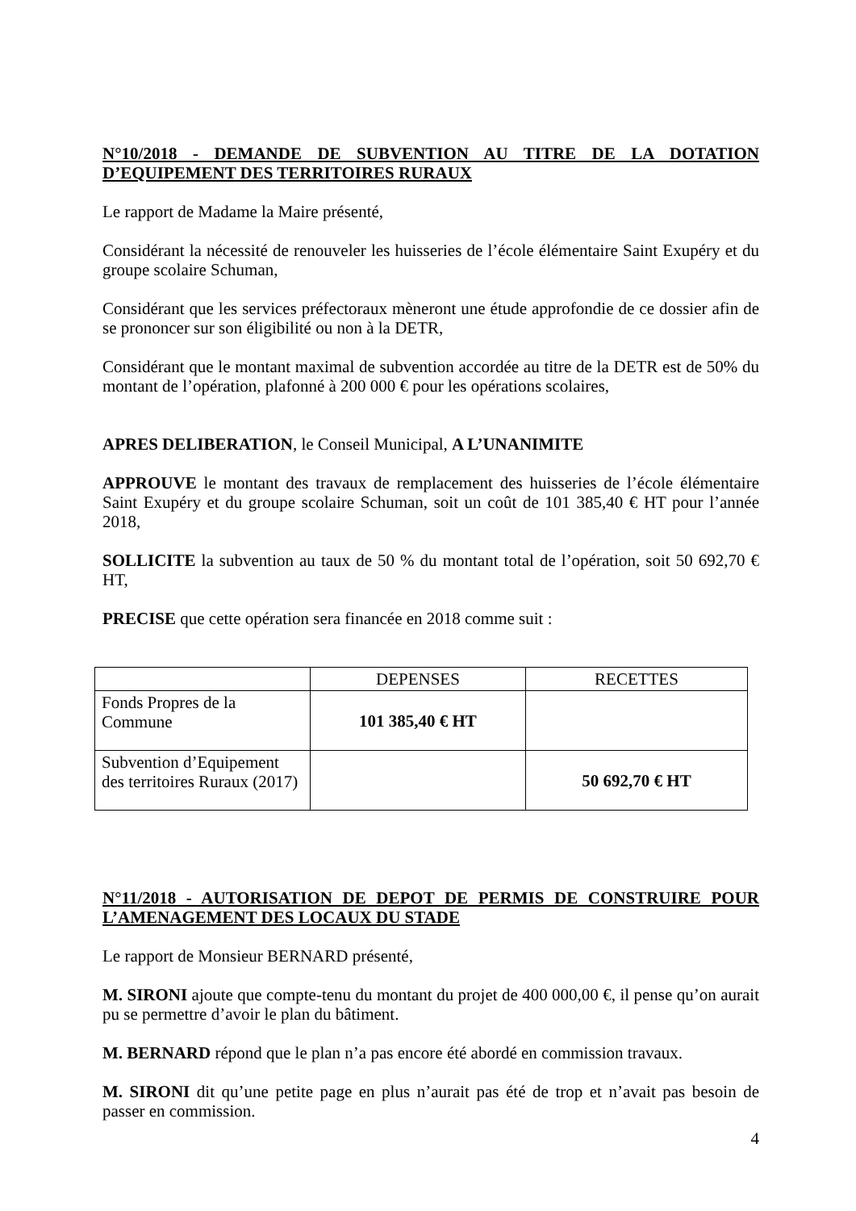N°10/2018 - DEMANDE DE SUBVENTION AU TITRE DE LA DOTATION D’EQUIPEMENT DES TERRITOIRES RURAUX
Le rapport de Madame la Maire présenté,
Considérant la nécessité de renouveler les huisseries de l’école élémentaire Saint Exupéry et du groupe scolaire Schuman,
Considérant que les services préfectoraux mèneront une étude approfondie de ce dossier afin de se prononcer sur son éligibilité ou non à la DETR,
Considérant que le montant maximal de subvention accordée au titre de la DETR est de 50% du montant de l’opération, plafonné à 200 000 € pour les opérations scolaires,
APRES DELIBERATION, le Conseil Municipal, A L’UNANIMITE
APPROUVE le montant des travaux de remplacement des huisseries de l’école élémentaire Saint Exupéry et du groupe scolaire Schuman, soit un coût de 101 385,40 € HT pour l’année 2018,
SOLLICITE la subvention au taux de 50 % du montant total de l’opération, soit 50 692,70 € HT,
PRECISE que cette opération sera financée en 2018 comme suit :
| | DEPENSES | RECETTES |
| --- | --- | --- |
| Fonds Propres de la Commune | 101 385,40 € HT | |
| Subvention d’Equipement des territoires Ruraux (2017) | | 50 692,70 € HT |
N°11/2018 - AUTORISATION DE DEPOT DE PERMIS DE CONSTRUIRE POUR L’AMENAGEMENT DES LOCAUX DU STADE
Le rapport de Monsieur BERNARD présenté,
M. SIRONI ajoute que compte-tenu du montant du projet de 400 000,00 €, il pense qu’on aurait pu se permettre d’avoir le plan du bâtiment.
M. BERNARD répond que le plan n’a pas encore été abordé en commission travaux.
M. SIRONI dit qu’une petite page en plus n’aurait pas été de trop et n’avait pas besoin de passer en commission.
4